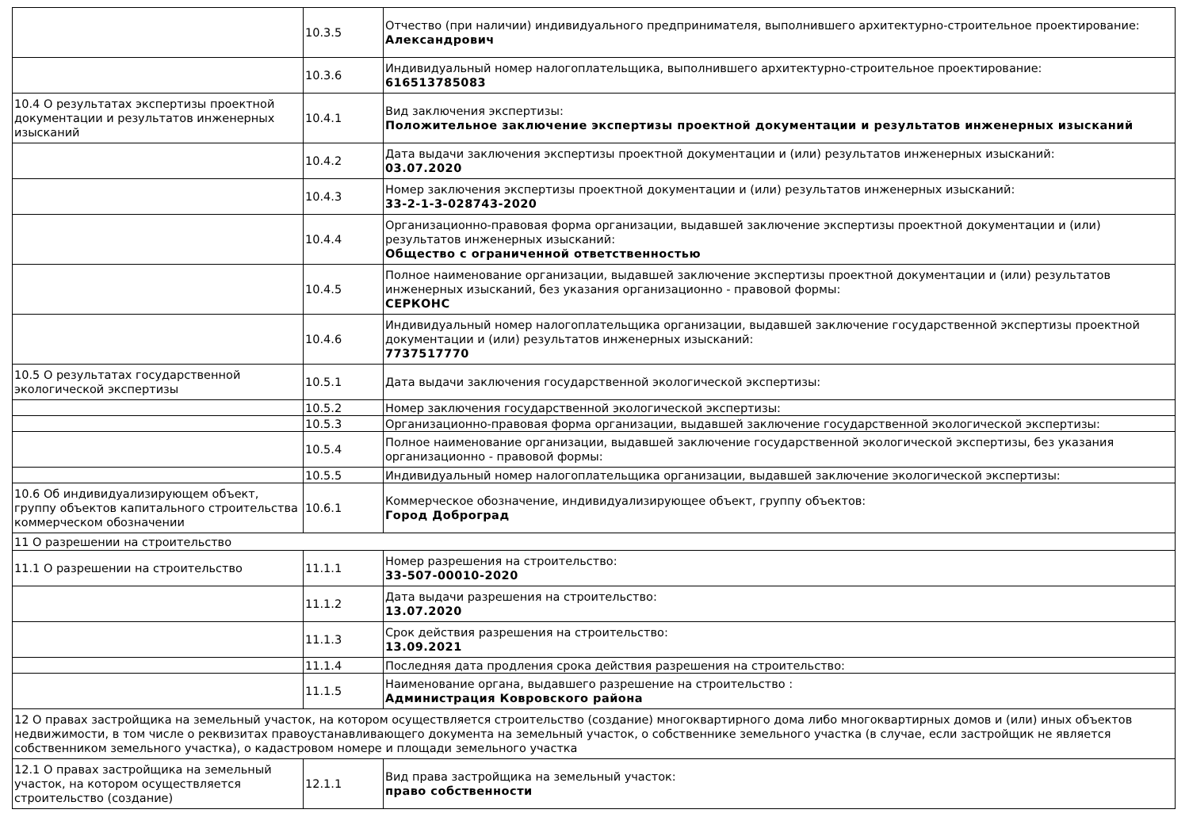| | 10.3.5 | Отчество (при наличии) индивидуального предпринимателя, выполнившего архитектурно-строительное проектирование: Александрович |
| | 10.3.6 | Индивидуальный номер налогоплательщика, выполнившего архитектурно-строительное проектирование: 616513785083 |
| 10.4 О результатах экспертизы проектной документации и результатов инженерных изысканий | 10.4.1 | Вид заключения экспертизы: Положительное заключение экспертизы проектной документации и результатов инженерных изысканий |
| | 10.4.2 | Дата выдачи заключения экспертизы проектной документации и (или) результатов инженерных изысканий: 03.07.2020 |
| | 10.4.3 | Номер заключения экспертизы проектной документации и (или) результатов инженерных изысканий: 33-2-1-3-028743-2020 |
| | 10.4.4 | Организационно-правовая форма организации, выдавшей заключение экспертизы проектной документации и (или) результатов инженерных изысканий: Общество с ограниченной ответственностью |
| | 10.4.5 | Полное наименование организации, выдавшей заключение экспертизы проектной документации и (или) результатов инженерных изысканий, без указания организационно - правовой формы: СЕРКОНС |
| | 10.4.6 | Индивидуальный номер налогоплательщика организации, выдавшей заключение государственной экспертизы проектной документации и (или) результатов инженерных изысканий: 7737517770 |
| 10.5 О результатах государственной экологической экспертизы | 10.5.1 | Дата выдачи заключения государственной экологической экспертизы: |
| | 10.5.2 | Номер заключения государственной экологической экспертизы: |
| | 10.5.3 | Организационно-правовая форма организации, выдавшей заключение государственной экологической экспертизы: |
| | 10.5.4 | Полное наименование организации, выдавшей заключение государственной экологической экспертизы, без указания организационно - правовой формы: |
| | 10.5.5 | Индивидуальный номер налогоплательщика организации, выдавшей заключение экологической экспертизы: |
| 10.6 Об индивидуализирующем объект, группу объектов капитального строительства коммерческом обозначении | 10.6.1 | Коммерческое обозначение, индивидуализирующее объект, группу объектов: Город Доброград |
| 11 О разрешении на строительство | | |
| 11.1 О разрешении на строительство | 11.1.1 | Номер разрешения на строительство: 33-507-00010-2020 |
| | 11.1.2 | Дата выдачи разрешения на строительство: 13.07.2020 |
| | 11.1.3 | Срок действия разрешения на строительство: 13.09.2021 |
| | 11.1.4 | Последняя дата продления срока действия разрешения на строительство: |
| | 11.1.5 | Наименование органа, выдавшего разрешение на строительство : Администрация Ковровского района |
| 12 О правах застройщика на земельный участок, на котором осуществляется строительство (создание) многоквартирного дома либо многоквартирных домов и (или) иных объектов недвижимости, в том числе о реквизитах правоустанавливающего документа на земельный участок, о собственнике земельного участка (в случае, если застройщик не является собственником земельного участка), о кадастровом номере и площади земельного участка | | |
| 12.1 О правах застройщика на земельный участок, на котором осуществляется строительство (создание) | 12.1.1 | Вид права застройщика на земельный участок: право собственности |